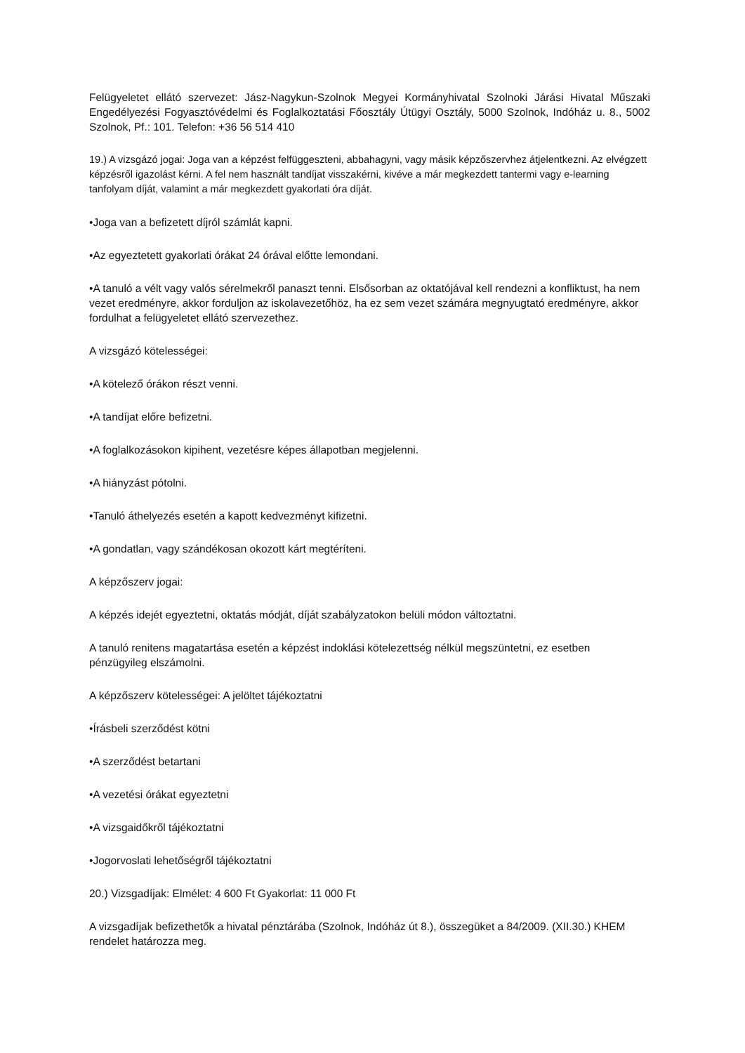Felügyeletet ellátó szervezet: Jász-Nagykun-Szolnok Megyei Kormányhivatal Szolnoki Járási Hivatal Műszaki Engedélyezési Fogyasztóvédelmi és Foglalkoztatási Főosztály Útügyi Osztály, 5000 Szolnok, Indóház u. 8., 5002 Szolnok, Pf.: 101. Telefon: +36 56 514 410
19.) A vizsgázó jogai: Joga van a képzést felfüggeszteni, abbahagyni, vagy másik képzőszervhez átjelentkezni. Az elvégzett képzésről igazolást kérni. A fel nem használt tandíjat visszakérni, kivéve a már megkezdett tantermi vagy e-learning tanfolyam díját, valamint a már megkezdett gyakorlati óra díját.
•Joga van a befizetett díjról számlát kapni.
•Az egyeztetett gyakorlati órákat 24 órával előtte lemondani.
•A tanuló a vélt vagy valós sérelmekről panaszt tenni. Elsősorban az oktatójával kell rendezni a konfliktust, ha nem vezet eredményre, akkor forduljon az iskolavezetőhöz, ha ez sem vezet számára megnyugtató eredményre, akkor fordulhat a felügyeletet ellátó szervezethez.
A vizsgázó kötelességei:
•A kötelező órákon részt venni.
•A tandíjat előre befizetni.
•A foglalkozásokon kipihent, vezetésre képes állapotban megjelenni.
•A hiányzást pótolni.
•Tanuló áthelyezés esetén a kapott kedvezményt kifizetni.
•A gondatlan, vagy szándékosan okozott kárt megtéríteni.
A képzőszerv jogai:
A képzés idejét egyeztetni, oktatás módját, díját szabályzatokon belüli módon változtatni.
A tanuló renitens magatartása esetén a képzést indoklási kötelezettség nélkül megszüntetni, ez esetben pénzügyileg elszámolni.
A képzőszerv kötelességei: A jelöltet tájékoztatni
•Írásbeli szerződést kötni
•A szerződést betartani
•A vezetési órákat egyeztetni
•A vizsgaidőkről tájékoztatni
•Jogorvoslati lehetőségről tájékoztatni
20.) Vizsgadíjak: Elmélet: 4 600 Ft Gyakorlat: 11 000 Ft
A vizsgadíjak befizethetők a hivatal pénztárába (Szolnok, Indóház út 8.), összegüket a 84/2009. (XII.30.) KHEM rendelet határozza meg.